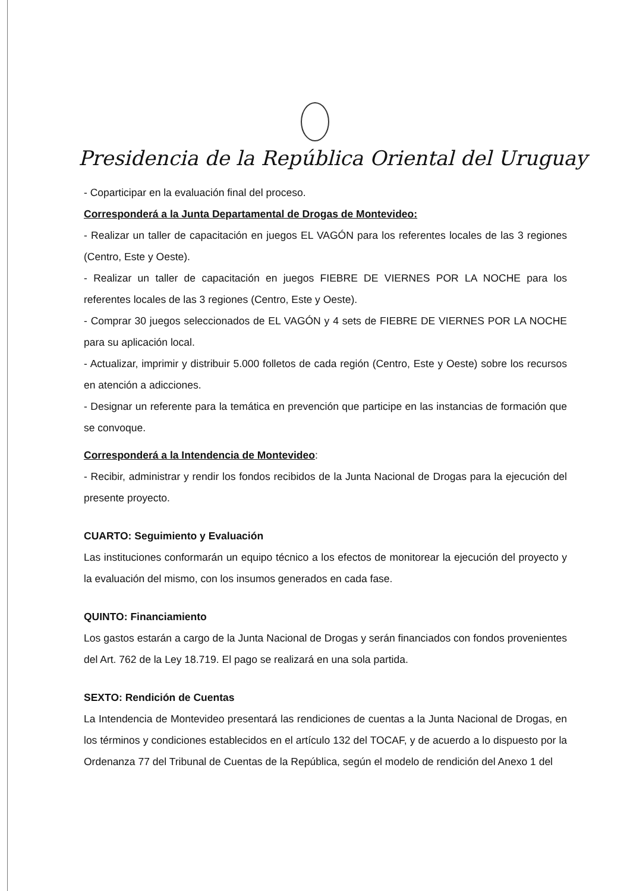Presidencia de la República Oriental del Uruguay
- Coparticipar en la evaluación final del proceso.
Corresponderá a la Junta Departamental de Drogas de Montevideo:
- Realizar un taller de capacitación en juegos EL VAGÓN para los referentes locales de las 3 regiones (Centro, Este y Oeste).
- Realizar un taller de capacitación en juegos FIEBRE DE VIERNES POR LA NOCHE para los referentes locales de las 3 regiones (Centro, Este y Oeste).
- Comprar 30 juegos seleccionados de EL VAGÓN y 4 sets de FIEBRE DE VIERNES POR LA NOCHE para su aplicación local.
- Actualizar, imprimir y distribuir 5.000 folletos de cada región (Centro, Este y Oeste) sobre los recursos en atención a adicciones.
- Designar un referente para la temática en prevención que participe en las instancias de formación que se convoque.
Corresponderá a la Intendencia de Montevideo:
- Recibir, administrar y rendir los fondos recibidos de la Junta Nacional de Drogas para la ejecución del presente proyecto.
CUARTO: Seguimiento y Evaluación
Las instituciones conformarán un equipo técnico a los efectos de monitorear la ejecución del proyecto y la evaluación del mismo, con los insumos generados en cada fase.
QUINTO: Financiamiento
Los gastos estarán a cargo de la Junta Nacional de Drogas y serán financiados con fondos provenientes del Art. 762 de la Ley 18.719. El pago se realizará en una sola partida.
SEXTO: Rendición de Cuentas
La Intendencia de Montevideo presentará las rendiciones de cuentas a la Junta Nacional de Drogas, en los términos y condiciones establecidos en el artículo 132 del TOCAF, y de acuerdo a lo dispuesto por la Ordenanza 77 del Tribunal de Cuentas de la República, según el modelo de rendición del Anexo 1 del